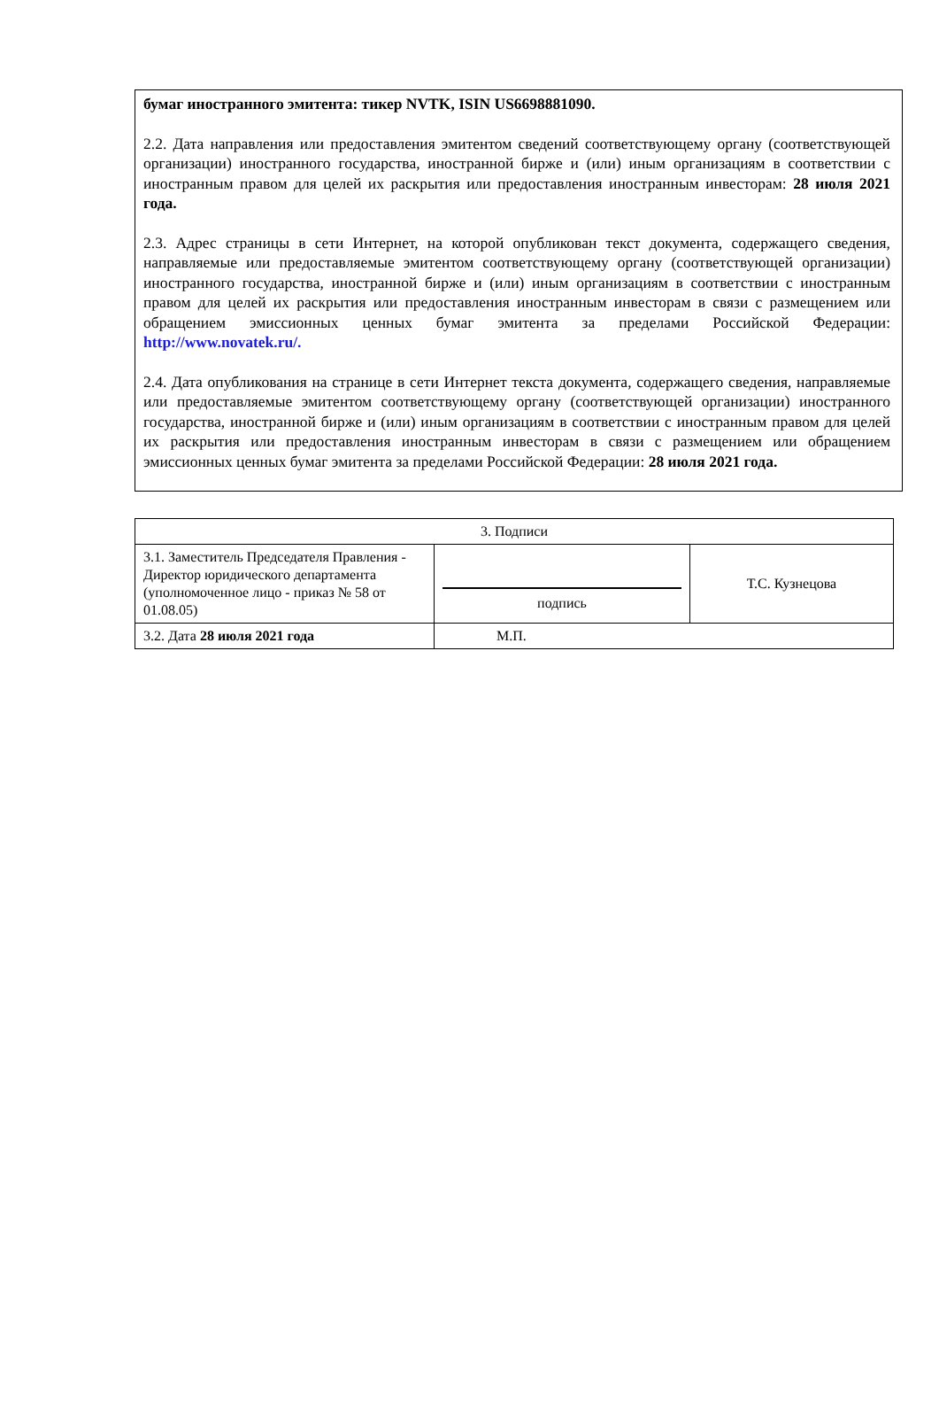бумаг иностранного эмитента: тикер NVTK, ISIN US6698881090.
2.2. Дата направления или предоставления эмитентом сведений соответствующему органу (соответствующей организации) иностранного государства, иностранной бирже и (или) иным организациям в соответствии с иностранным правом для целей их раскрытия или предоставления иностранным инвесторам: 28 июля 2021 года.
2.3. Адрес страницы в сети Интернет, на которой опубликован текст документа, содержащего сведения, направляемые или предоставляемые эмитентом соответствующему органу (соответствующей организации) иностранного государства, иностранной бирже и (или) иным организациям в соответствии с иностранным правом для целей их раскрытия или предоставления иностранным инвесторам в связи с размещением или обращением эмиссионных ценных бумаг эмитента за пределами Российской Федерации: http://www.novatek.ru/.
2.4. Дата опубликования на странице в сети Интернет текста документа, содержащего сведения, направляемые или предоставляемые эмитентом соответствующему органу (соответствующей организации) иностранного государства, иностранной бирже и (или) иным организациям в соответствии с иностранным правом для целей их раскрытия или предоставления иностранным инвесторам в связи с размещением или обращением эмиссионных ценных бумаг эмитента за пределами Российской Федерации: 28 июля 2021 года.
| 3. Подписи | | |
| 3.1. Заместитель Председателя Правления - Директор юридического департамента (уполномоченное лицо - приказ № 58 от 01.08.05) | подпись | Т.С. Кузнецова |
| 3.2. Дата 28 июля 2021 года | М.П. | |